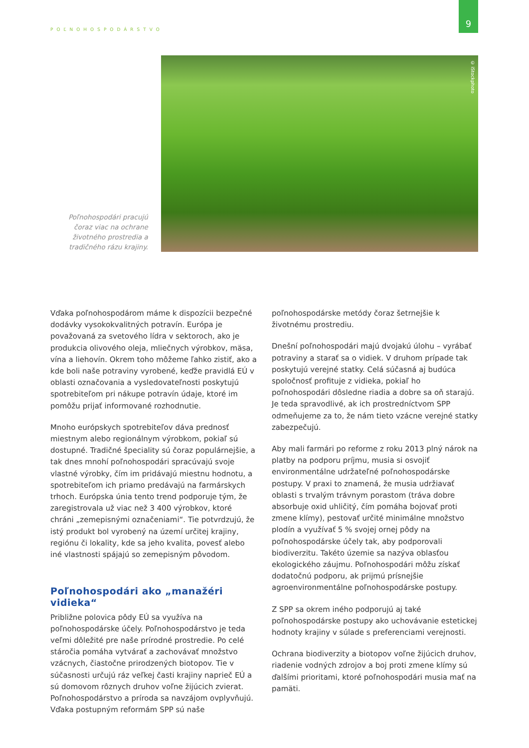POĽNOHOSPODÁRSTVO
9
Poľnohospodári pracujú čoraz viac na ochrane životného prostredia a tradičného rázu krajiny.
© iStockphoto
Vďaka poľnohospodárom máme k dispozícii bezpečné dodávky vysokokvalitných potravín. Európa je považovaná za svetového lídra v sektoroch, ako je produkcia olivového oleja, mliečnych výrobkov, mäsa, vína a liehovín. Okrem toho môžeme ľahko zistiť, ako a kde boli naše potraviny vyrobené, keďže pravidlá EÚ v oblasti označovania a vysledovateľnosti poskytujú spotrebiteľom pri nákupe potravín údaje, ktoré im pomôžu prijať informované rozhodnutie.
Mnoho európskych spotrebiteľov dáva prednosť miestnym alebo regionálnym výrobkom, pokiaľ sú dostupné. Tradičné špeciality sú čoraz populárnejšie, a tak dnes mnohí poľnohospodári spracúvajú svoje vlastné výrobky, čím im pridávajú miestnu hodnotu, a spotrebiteľom ich priamo predávajú na farmárskych trhoch. Európska únia tento trend podporuje tým, že zaregistrovala už viac než 3 400 výrobkov, ktoré chráni „zemepisnými označeniami“. Tie potvrdzujú, že istý produkt bol vyrobený na území určitej krajiny, regiónu či lokality, kde sa jeho kvalita, povesť alebo iné vlastnosti spájajú so zemepisným pôvodom.
Poľnohospodári ako „manažéri vidieka“
Približne polovica pôdy EÚ sa využíva na poľnohospodárske účely. Poľnohospodárstvo je teda veľmi dôležité pre naše prírodné prostredie. Po celé stáročia pomáha vytvárať a zachovávať množstvo vzácnych, čiastočne prirodzených biotopov. Tie v súčasnosti určujú ráz veľkej časti krajiny naprieč EÚ a sú domovom rôznych druhov voľne žijúcich zvierat. Poľnohospodárstvo a príroda sa navzájom ovplyvňujú. Vďaka postupným reformám SPP sú naše
poľnohospodárske metódy čoraz šetrnejšie k životnému prostrediu.
Dnešní poľnohospodári majú dvojakú úlohu – vyrábať potraviny a starať sa o vidiek. V druhom prípade tak poskytujú verejné statky. Celá súčasná aj budúca spoločnosť profituje z vidieka, pokiaľ ho poľnohospodári dôsledne riadia a dobre sa oň starajú. Je teda spravodlivé, ak ich prostredníctvom SPP odmeňujeme za to, že nám tieto vzácne verejné statky zabezpečujú.
Aby mali farmári po reforme z roku 2013 plný nárok na platby na podporu príjmu, musia si osvojiť environmentálne udržateľné poľnohospodárske postupy. V praxi to znamená, že musia udržiavať oblasti s trvalým trávnym porastom (tráva dobre absorbuje oxid uhličitý, čím pomáha bojovať proti zmene klímy), pestovať určité minimálne množstvo plodín a využívať 5 % svojej ornej pôdy na poľnohospodárske účely tak, aby podporovali biodiverzitu. Takéto územie sa nazýva oblasťou ekologického záujmu. Poľnohospodári môžu získať dodatočnú podporu, ak prijmú prísnejšie agroenvironmentálne poľnohospodárske postupy.
Z SPP sa okrem iného podporujú aj také poľnohospodárske postupy ako uchovávanie estetickej hodnoty krajiny v súlade s preferenciami verejnosti.
Ochrana biodiverzity a biotopov voľne žijúcich druhov, riadenie vodných zdrojov a boj proti zmene klímy sú ďalšími prioritami, ktoré poľnohospodári musia mať na pamäti.